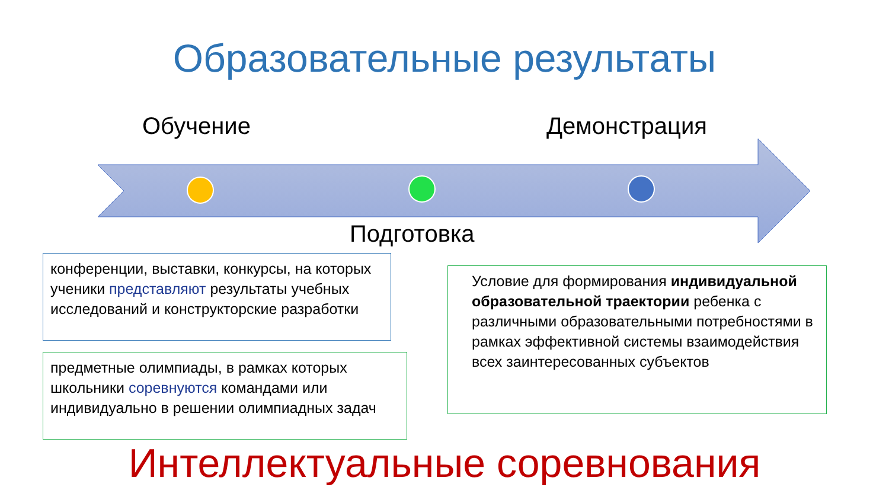Образовательные результаты
Обучение Демонстрация
Подготовка
конференции, выставки, конкурсы, на которых ученики представляют результаты учебных исследований и конструкторские разработки
предметные олимпиады, в рамках которых школьники соревнуются командами или индивидуально в решении олимпиадных задач
Условие для формирования индивидуальной образовательной траектории ребенка с различными образовательными потребностями в рамках эффективной системы взаимодействия всех заинтересованных субъектов
Интеллектуальные соревнования